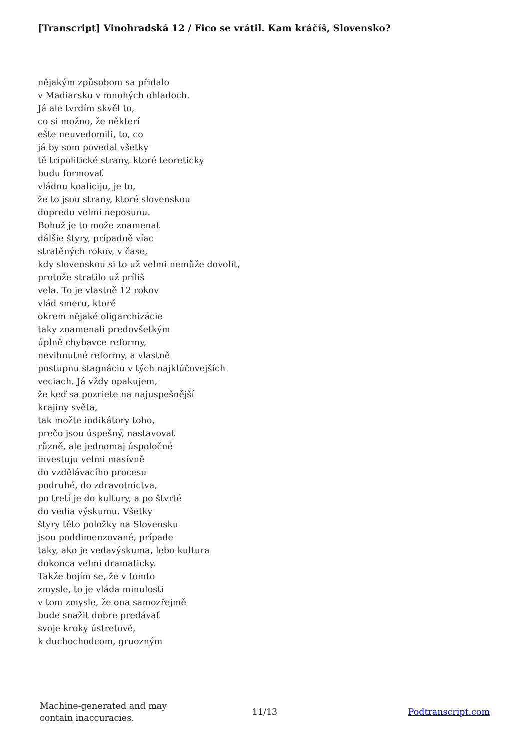[Transcript] Vinohradská 12 / Fico se vrátil. Kam kráčíš, Slovensko?
nějakým způsobom sa přidalo
v Madiarsku v mnohých ohladoch.
Já ale tvrdím skvěl to,
co si možno, že některí
ešte neuvedomili, to, co
já by som povedal všetky
tě tripolitické strany, ktoré teoreticky
budu formovať
vládnu koaliciju, je to,
že to jsou strany, ktoré slovenskou
dopredu velmi neposunu.
Bohuž je to može znamenat
dálšie štyry, prípadně víac
stratěných rokov, v čase,
kdy slovenskou si to už velmi nemůže dovolit,
protože stratilo už príliš
vela. To je vlastně 12 rokov
vlád smeru, ktoré
okrem nějaké oligarchizácie
taky znamenali predovšetkým
úplně chybavce reformy,
nevihnutné reformy, a vlastně
postupnu stagnáciu v tých najklúčovejších
veciach. Já vždy opakujem,
že keď sa pozriete na najuspešnější
krajiny světa,
tak možte indikátory toho,
prečo jsou úspešný, nastavovat
různě, ale jednomaj úspoločné
investuju velmi masívně
do vzdělávacího procesu
podruhé, do zdravotnictva,
po tretí je do kultury, a po štvrté
do vedia výskumu. Všetky
štyry těto položky na Slovensku
jsou poddimenzované, prípade
taky, ako je vedavýskuma, lebo kultura
dokonca velmi dramaticky.
Takže bojím se, že v tomto
zmysle, to je vláda minulosti
v tom zmysle, že ona samozřejmě
bude snažit dobre predávať
svoje kroky ústretové,
k duchochodcom, gruozným
Machine-generated and may
contain inaccuracies.
11/13 Podtranscript.com